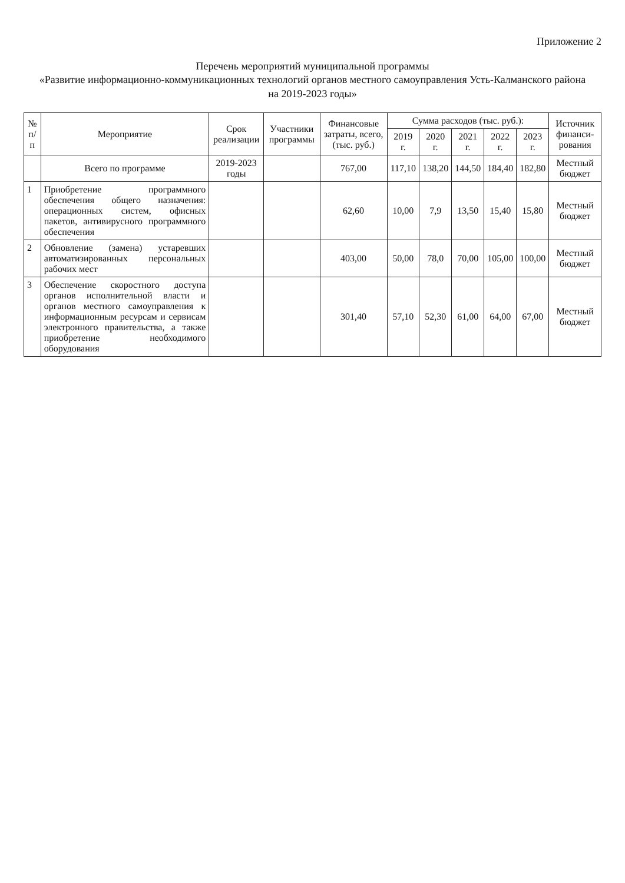Приложение 2
Перечень мероприятий муниципальной программы
«Развитие информационно-коммуникационных технологий органов местного самоуправления Усть-Калманского района
на 2019-2023 годы»
| № п/п | Мероприятие | Срок реализации | Участники программы | Финансовые затраты, всего, (тыс. руб.) | Сумма расходов (тыс. руб.): | | | | | Источник финанси-рования |
| --- | --- | --- | --- | --- | --- | --- | --- | --- | --- | --- |
| | | | | | 2019 г. | 2020 г. | 2021 г. | 2022 г. | 2023 г. | |
| | Всего по программе | 2019-2023 годы | | 767,00 | 117,10 | 138,20 | 144,50 | 184,40 | 182,80 | Местный бюджет |
| 1 | Приобретение программного обеспечения общего назначения: операционных систем, офисных пакетов, антивирусного программного обеспечения | | | 62,60 | 10,00 | 7,9 | 13,50 | 15,40 | 15,80 | Местный бюджет |
| 2 | Обновление (замена) устаревших автоматизированных персональных рабочих мест | | | 403,00 | 50,00 | 78,0 | 70,00 | 105,00 | 100,00 | Местный бюджет |
| 3 | Обеспечение скоростного доступа органов исполнительной власти и органов местного самоуправления к информационным ресурсам и сервисам электронного правительства, а также приобретение необходимого оборудования | | | 301,40 | 57,10 | 52,30 | 61,00 | 64,00 | 67,00 | Местный бюджет |